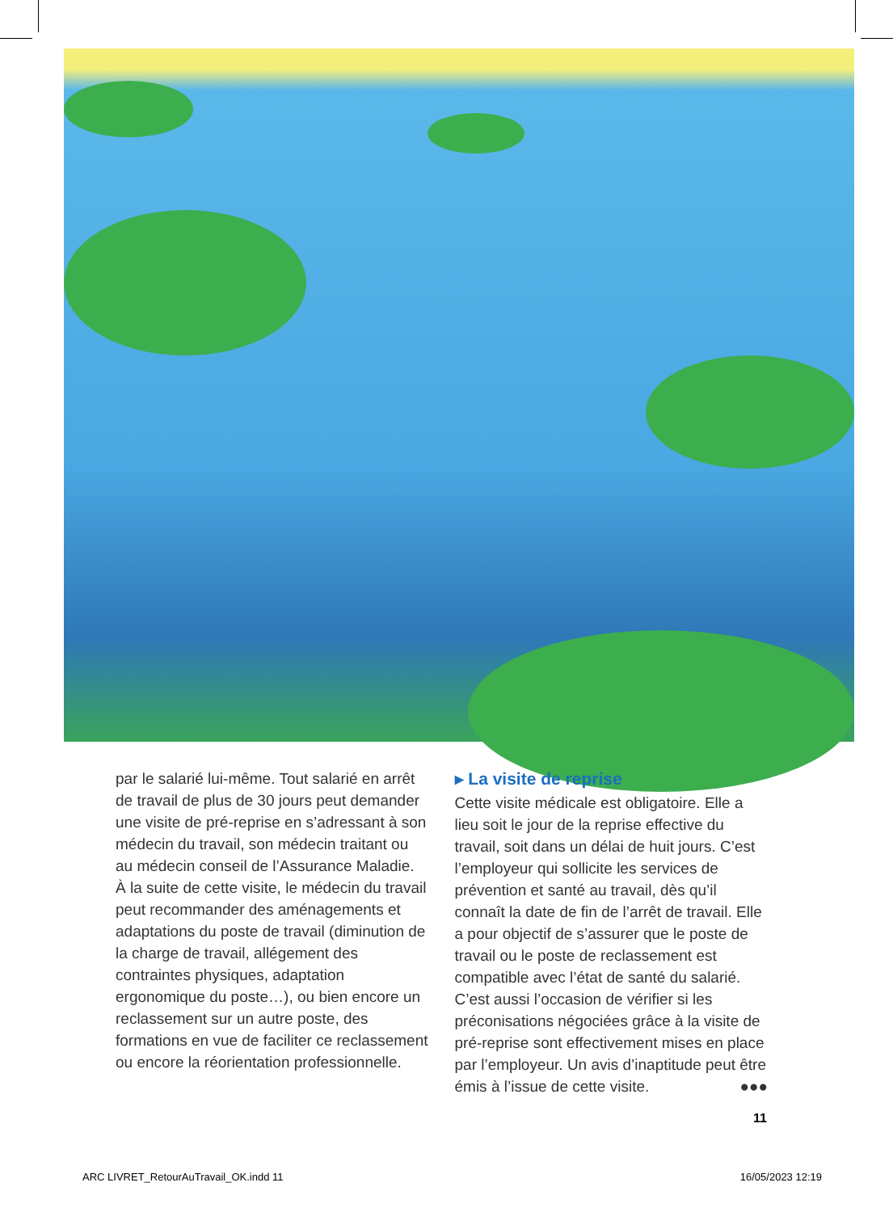par le salarié lui-même. Tout salarié en arrêt de travail de plus de 30 jours peut demander une visite de pré-reprise en s’adressant à son médecin du travail, son médecin traitant ou au médecin conseil de l’Assurance Maladie.
À la suite de cette visite, le médecin du travail peut recommander des aménagements et adaptations du poste de travail (diminution de la charge de travail, allégement des contraintes physiques, adaptation ergonomique du poste…), ou bien encore un reclassement sur un autre poste, des formations en vue de faciliter ce reclassement ou encore la réorientation professionnelle.
▸ La visite de reprise
Cette visite médicale est obligatoire. Elle a lieu soit le jour de la reprise effective du travail, soit dans un délai de huit jours. C’est l’employeur qui sollicite les services de prévention et santé au travail, dès qu’il connaît la date de fin de l’arrêt de travail. Elle a pour objectif de s’assurer que le poste de travail ou le poste de reclassement est compatible avec l’état de santé du salarié. C’est aussi l’occasion de vérifier si les préconisations négociées grâce à la visite de pré-reprise sont effectivement mises en place par l’employeur. Un avis d’inaptitude peut être émis à l’issue de cette visite. ●●●
11
ARC LIVRET_RetourAuTravail_OK.indd 11 16/05/2023 12:19